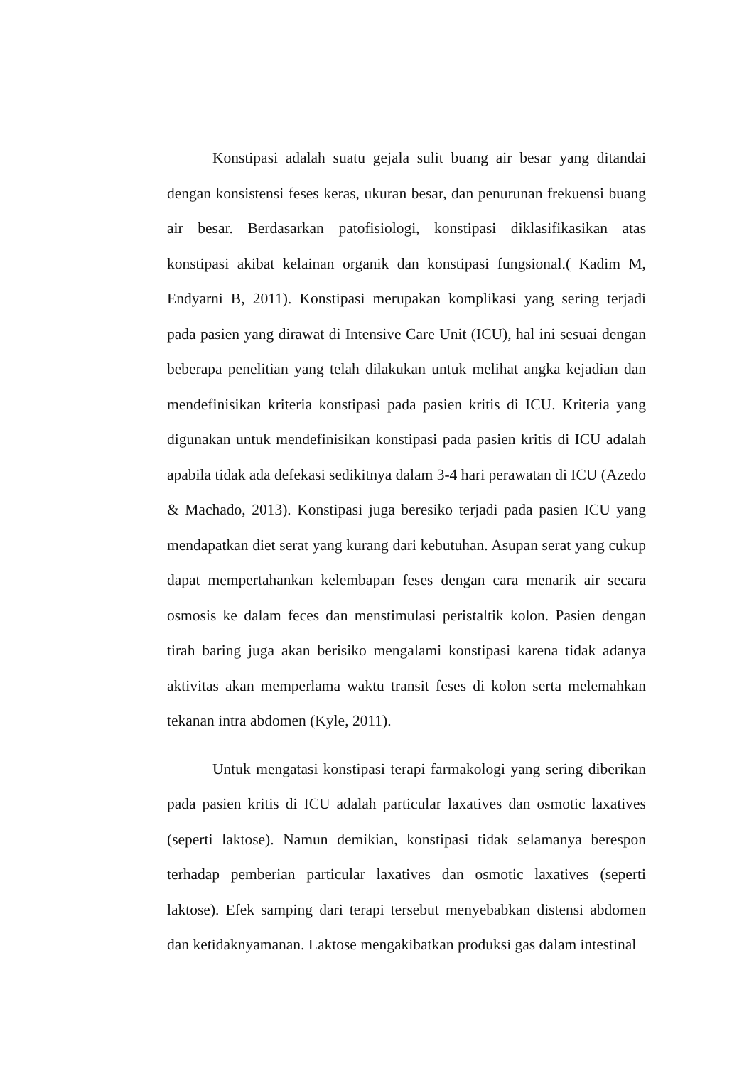Konstipasi adalah suatu gejala sulit buang air besar yang ditandai dengan konsistensi feses keras, ukuran besar, dan penurunan frekuensi buang air besar. Berdasarkan patofisiologi, konstipasi diklasifikasikan atas konstipasi akibat kelainan organik dan konstipasi fungsional.( Kadim M, Endyarni B, 2011). Konstipasi merupakan komplikasi yang sering terjadi pada pasien yang dirawat di Intensive Care Unit (ICU), hal ini sesuai dengan beberapa penelitian yang telah dilakukan untuk melihat angka kejadian dan mendefinisikan kriteria konstipasi pada pasien kritis di ICU. Kriteria yang digunakan untuk mendefinisikan konstipasi pada pasien kritis di ICU adalah apabila tidak ada defekasi sedikitnya dalam 3-4 hari perawatan di ICU (Azedo & Machado, 2013). Konstipasi juga beresiko terjadi pada pasien ICU yang mendapatkan diet serat yang kurang dari kebutuhan. Asupan serat yang cukup dapat mempertahankan kelembapan feses dengan cara menarik air secara osmosis ke dalam feces dan menstimulasi peristaltik kolon. Pasien dengan tirah baring juga akan berisiko mengalami konstipasi karena tidak adanya aktivitas akan memperlama waktu transit feses di kolon serta melemahkan tekanan intra abdomen (Kyle, 2011).
Untuk mengatasi konstipasi terapi farmakologi yang sering diberikan pada pasien kritis di ICU adalah particular laxatives dan osmotic laxatives (seperti laktose). Namun demikian, konstipasi tidak selamanya berespon terhadap pemberian particular laxatives dan osmotic laxatives (seperti laktose). Efek samping dari terapi tersebut menyebabkan distensi abdomen dan ketidaknyamanan. Laktose mengakibatkan produksi gas dalam intestinal